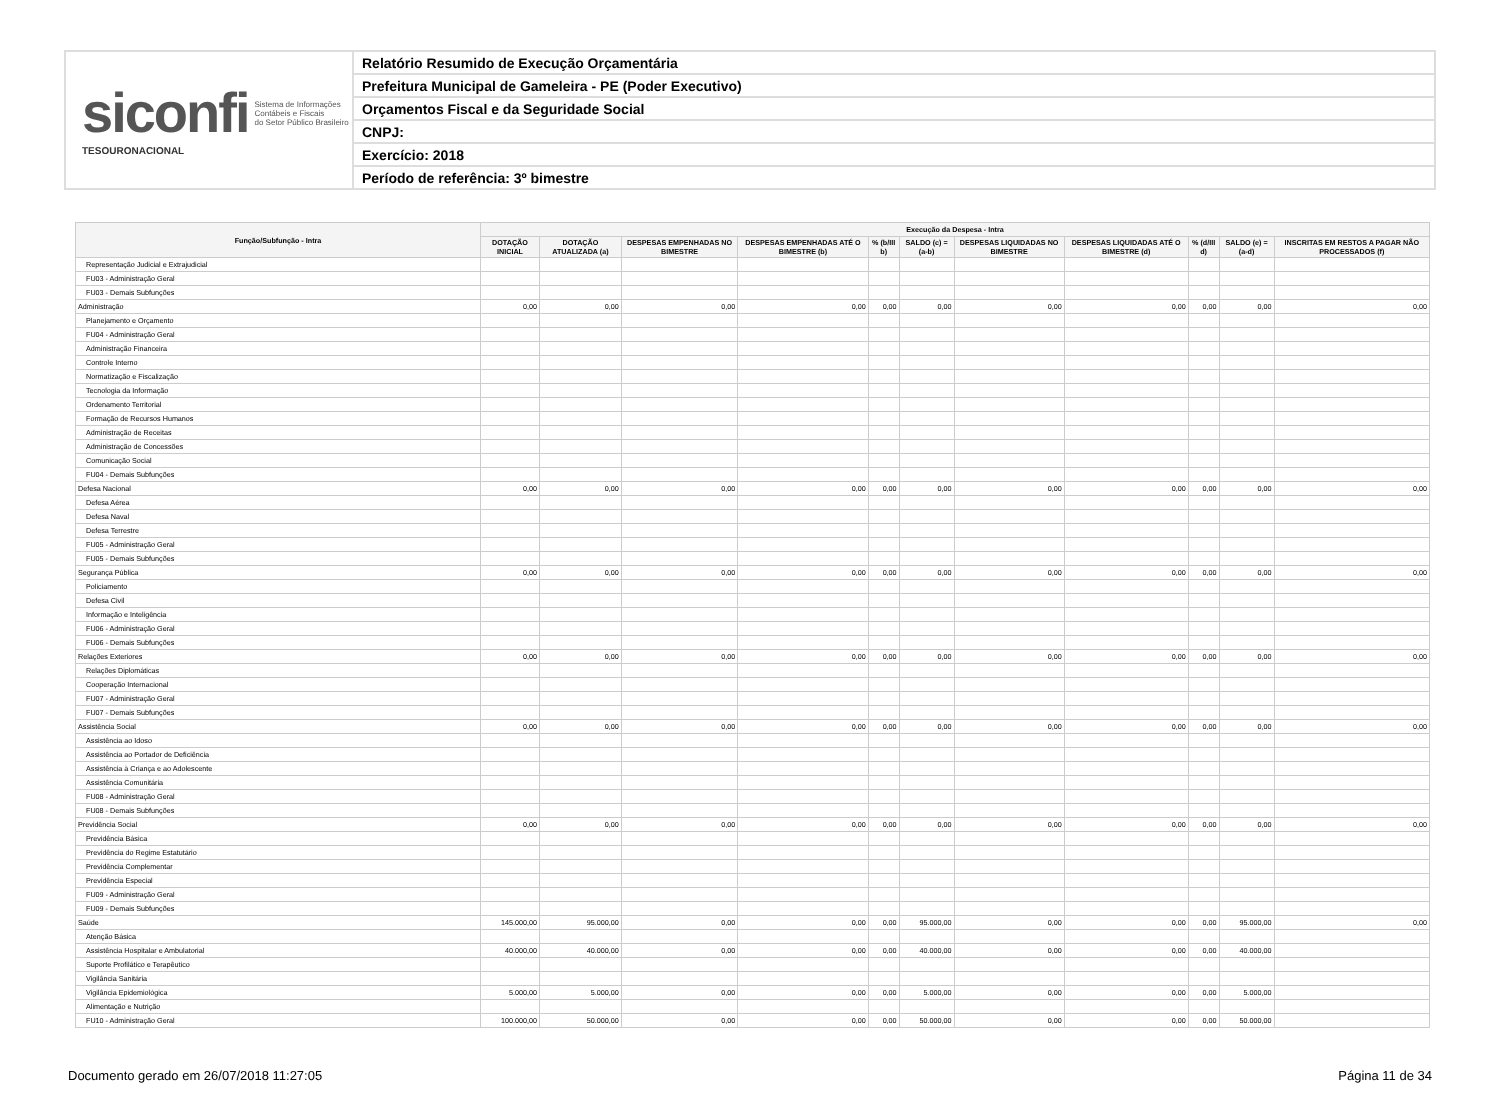siconfi Sistema de Informações
Contábeis e Fiscais
do Setor Público Brasileiro
TESOURONACIONAL
Relatório Resumido de Execução Orçamentária
Prefeitura Municipal de Gameleira - PE (Poder Executivo)
Orçamentos Fiscal e da Seguridade Social
CNPJ:
Exercício: 2018
Período de referência: 3º bimestre
| Função/Subfunção - Intra | Execução da Despesa - Intra | | | | | | | | | | |
| --- | --- | --- | --- | --- | --- | --- | --- | --- | --- | --- | --- |
| | DOTAÇÃO INICIAL | DOTAÇÃO ATUALIZADA (a) | DESPESAS EMPENHADAS NO BIMESTRE | DESPESAS EMPENHADAS ATÉ O BIMESTRE (b) | % (b/III b) | SALDO (c) = (a-b) | DESPESAS LIQUIDADAS NO BIMESTRE | DESPESAS LIQUIDADAS ATÉ O BIMESTRE (d) | % (d/III d) | SALDO (e) = (a-d) | INSCRITAS EM RESTOS A PAGAR NÃO PROCESSADOS (f) |
| Representação Judicial e Extrajudicial | | | | | | | | | | | |
| FU03 - Administração Geral | | | | | | | | | | | |
| FU03 - Demais Subfunções | | | | | | | | | | | |
| Administração | 0,00 | 0,00 | 0,00 | 0,00 | 0,00 | 0,00 | 0,00 | 0,00 | 0,00 | 0,00 | 0,00 |
| Planejamento e Orçamento | | | | | | | | | | | |
| FU04 - Administração Geral | | | | | | | | | | | |
| Administração Financeira | | | | | | | | | | | |
| Controle Interno | | | | | | | | | | | |
| Normatização e Fiscalização | | | | | | | | | | | |
| Tecnologia da Informação | | | | | | | | | | | |
| Ordenamento Territorial | | | | | | | | | | | |
| Formação de Recursos Humanos | | | | | | | | | | | |
| Administração de Receitas | | | | | | | | | | | |
| Administração de Concessões | | | | | | | | | | | |
| Comunicação Social | | | | | | | | | | | |
| FU04 - Demais Subfunções | | | | | | | | | | | |
| Defesa Nacional | 0,00 | 0,00 | 0,00 | 0,00 | 0,00 | 0,00 | 0,00 | 0,00 | 0,00 | 0,00 | 0,00 |
| Defesa Aérea | | | | | | | | | | | |
| Defesa Naval | | | | | | | | | | | |
| Defesa Terrestre | | | | | | | | | | | |
| FU05 - Administração Geral | | | | | | | | | | | |
| FU05 - Demais Subfunções | | | | | | | | | | | |
| Segurança Pública | 0,00 | 0,00 | 0,00 | 0,00 | 0,00 | 0,00 | 0,00 | 0,00 | 0,00 | 0,00 | 0,00 |
| Policiamento | | | | | | | | | | | |
| Defesa Civil | | | | | | | | | | | |
| Informação e Inteligência | | | | | | | | | | | |
| FU06 - Administração Geral | | | | | | | | | | | |
| FU06 - Demais Subfunções | | | | | | | | | | | |
| Relações Exteriores | 0,00 | 0,00 | 0,00 | 0,00 | 0,00 | 0,00 | 0,00 | 0,00 | 0,00 | 0,00 | 0,00 |
| Relações Diplomáticas | | | | | | | | | | | |
| Cooperação Internacional | | | | | | | | | | | |
| FU07 - Administração Geral | | | | | | | | | | | |
| FU07 - Demais Subfunções | | | | | | | | | | | |
| Assistência Social | 0,00 | 0,00 | 0,00 | 0,00 | 0,00 | 0,00 | 0,00 | 0,00 | 0,00 | 0,00 | 0,00 |
| Assistência ao Idoso | | | | | | | | | | | |
| Assistência ao Portador de Deficiência | | | | | | | | | | | |
| Assistência à Criança e ao Adolescente | | | | | | | | | | | |
| Assistência Comunitária | | | | | | | | | | | |
| FU08 - Administração Geral | | | | | | | | | | | |
| FU08 - Demais Subfunções | | | | | | | | | | | |
| Previdência Social | 0,00 | 0,00 | 0,00 | 0,00 | 0,00 | 0,00 | 0,00 | 0,00 | 0,00 | 0,00 | 0,00 |
| Previdência Básica | | | | | | | | | | | |
| Previdência do Regime Estatutário | | | | | | | | | | | |
| Previdência Complementar | | | | | | | | | | | |
| Previdência Especial | | | | | | | | | | | |
| FU09 - Administração Geral | | | | | | | | | | | |
| FU09 - Demais Subfunções | | | | | | | | | | | |
| Saúde | 145.000,00 | 95.000,00 | 0,00 | 0,00 | 0,00 | 95.000,00 | 0,00 | 0,00 | 0,00 | 95.000,00 | 0,00 |
| Atenção Básica | | | | | | | | | | | |
| Assistência Hospitalar e Ambulatorial | 40.000,00 | 40.000,00 | 0,00 | 0,00 | 0,00 | 40.000,00 | 0,00 | 0,00 | 0,00 | 40.000,00 | |
| Suporte Profilático e Terapêutico | | | | | | | | | | | |
| Vigilância Sanitária | | | | | | | | | | | |
| Vigilância Epidemiológica | 5.000,00 | 5.000,00 | 0,00 | 0,00 | 0,00 | 5.000,00 | 0,00 | 0,00 | 0,00 | 5.000,00 | |
| Alimentação e Nutrição | | | | | | | | | | | |
| FU10 - Administração Geral | 100.000,00 | 50.000,00 | 0,00 | 0,00 | 0,00 | 50.000,00 | 0,00 | 0,00 | 0,00 | 50.000,00 | |
Documento gerado em 26/07/2018 11:27:05 Página 11 de 34